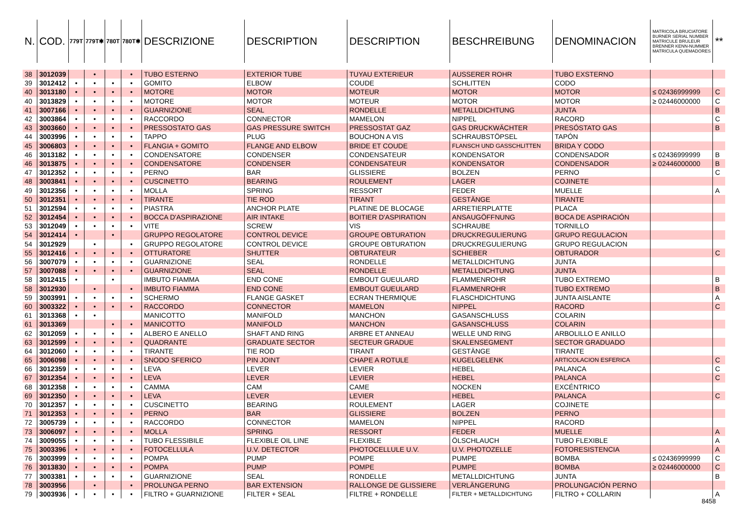| N. | COD. | 779T | 779T✱ | 780T | 780T✱ | DESCRIZIONE | DESCRIPTION | DESCRIPTION | BESCHREIBUNG | DENOMINACION | MATRICOLA BRUCIATORE BURNER SERIAL NUMBER MATRICULE BRULEUR BRENNER KENN-NUMMER MATRICULA QUEMADORES | ** |
| --- | --- | --- | --- | --- | --- | --- | --- | --- | --- | --- | --- | --- |
| 38 | 3012039 | | • | | • | TUBO ESTERNO | EXTERIOR TUBE | TUYAU EXTERIEUR | AUSSERER ROHR | TUBO EXSTERNO | | |
| 39 | 3012412 | • | • | • | • | GOMITO | ELBOW | COUDE | SCHLITTEN | CODO | | |
| 40 | 3013180 | • | • | • | • | MOTORE | MOTOR | MOTEUR | MOTOR | MOTOR | ≤ 02436999999 | C |
| 40 | 3013829 | • | • | • | • | MOTORE | MOTOR | MOTEUR | MOTOR | MOTOR | ≥ 02446000000 | C |
| 41 | 3007166 | • | • | • | • | GUARNIZIONE | SEAL | RONDELLE | METALLDICHTUNG | JUNTA | | B |
| 42 | 3003864 | • | • | • | • | RACCORDO | CONNECTOR | MAMELON | NIPPEL | RACORD | | C |
| 43 | 3003660 | • | • | • | • | PRESSOSTATO GAS | GAS PRESSURE SWITCH | PRESSOSTAT GAZ | GAS DRUCKWÄCHTER | PRESÓSTATO GAS | | B |
| 44 | 3003996 | • | • | • | • | TAPPO | PLUG | BOUCHON A VIS | SCHRAUBSTÖPSEL | TAPÓN | | |
| 45 | 3006803 | • | • | • | • | FLANGIA + GOMITO | FLANGE AND ELBOW | BRIDE ET COUDE | FLANSCH UND GASSCHLITTEN | BRIDA Y CODO | | |
| 46 | 3013182 | • | • | • | • | CONDENSATORE | CONDENSER | CONDENSATEUR | KONDENSATOR | CONDENSADOR | ≤ 02436999999 | B |
| 46 | 3013875 | • | • | • | • | CONDENSATORE | CONDENSER | CONDENSATEUR | KONDENSATOR | CONDENSADOR | ≥ 02446000000 | B |
| 47 | 3012352 | • | • | • | • | PERNO | BAR | GLISSIERE | BOLZEN | PERNO | | C |
| 48 | 3003841 | • | • | • | • | CUSCINETTO | BEARING | ROULEMENT | LAGER | COJINETE | | |
| 49 | 3012356 | • | • | • | • | MOLLA | SPRING | RESSORT | FEDER | MUELLE | | A |
| 50 | 3012351 | • | • | • | • | TIRANTE | TIE ROD | TIRANT | GESTÄNGE | TIRANTE | | |
| 51 | 3012594 | • | • | • | • | PIASTRA | ANCHOR PLATE | PLATINE DE BLOCAGE | ARRETIERPLATTE | PLACA | | |
| 52 | 3012454 | • | • | • | • | BOCCA D'ASPIRAZIONE | AIR INTAKE | BOITIER D'ASPIRATION | ANSAUGÖFFNUNG | BOCA DE ASPIRACIÓN | | |
| 53 | 3012049 | • | • | • | • | VITE | SCREW | VIS | SCHRAUBE | TORNILLO | | |
| 54 | 3012414 | • | | • | | GRUPPO REGOLATORE | CONTROL DEVICE | GROUPE OBTURATION | DRUCKREGULIERUNG | GRUPO REGULACION | | |
| 54 | 3012929 | | • | | • | GRUPPO REGOLATORE | CONTROL DEVICE | GROUPE OBTURATION | DRUCKREGULIERUNG | GRUPO REGULACION | | |
| 55 | 3012416 | • | • | • | • | OTTURATORE | SHUTTER | OBTURATEUR | SCHIEBER | OBTURADOR | | C |
| 56 | 3007079 | • | • | • | • | GUARNIZIONE | SEAL | RONDELLE | METALLDICHTUNG | JUNTA | | |
| 57 | 3007088 | • | • | • | • | GUARNIZIONE | SEAL | RONDELLE | METALLDICHTUNG | JUNTA | | |
| 58 | 3012415 | • | | • | | IMBUTO FIAMMA | END CONE | EMBOUT GUEULARD | FLAMMENROHR | TUBO EXTREMO | | B |
| 58 | 3012930 | | • | | • | IMBUTO FIAMMA | END CONE | EMBOUT GUEULARD | FLAMMENROHR | TUBO EXTREMO | | B |
| 59 | 3003991 | • | • | • | • | SCHERMO | FLANGE GASKET | ECRAN THERMIQUE | FLASCHDICHTUNG | JUNTA AISLANTE | | A |
| 60 | 3003322 | • | • | • | • | RACCORDO | CONNECTOR | MAMELON | NIPPEL | RACORD | | C |
| 61 | 3013368 | • | • | | | MANICOTTO | MANIFOLD | MANCHON | GASANSCHLUSS | COLARIN | | |
| 61 | 3013369 | | | • | • | MANICOTTO | MANIFOLD | MANCHON | GASANSCHLUSS | COLARIN | | |
| 62 | 3012059 | • | • | • | • | ALBERO E ANELLO | SHAFT AND RING | ARBRE ET ANNEAU | WELLE UND RING | ARBOLILLO E ANILLO | | |
| 63 | 3012599 | • | • | • | • | QUADRANTE | GRADUATE SECTOR | SECTEUR GRADUE | SKALENSEGMENT | SECTOR GRADUADO | | |
| 64 | 3012060 | • | • | • | • | TIRANTE | TIE ROD | TIRANT | GESTÄNGE | TIRANTE | | |
| 65 | 3006098 | • | • | • | • | SNODO SFERICO | PIN JOINT | CHAPE A ROTULE | KUGELGELENK | ARTICOLACION ESFERICA | | C |
| 66 | 3012359 | • | • | • | • | LEVA | LEVER | LEVIER | HEBEL | PALANCA | | C |
| 67 | 3012354 | • | • | • | • | LEVA | LEVER | LEVIER | HEBEL | PALANCA | | C |
| 68 | 3012358 | • | • | • | • | CAMMA | CAM | CAME | NOCKEN | EXCÉNTRICO | | |
| 69 | 3012350 | • | • | • | • | LEVA | LEVER | LEVIER | HEBEL | PALANCA | | C |
| 70 | 3012357 | • | • | • | • | CUSCINETTO | BEARING | ROULEMENT | LAGER | COJINETE | | |
| 71 | 3012353 | • | • | • | • | PERNO | BAR | GLISSIERE | BOLZEN | PERNO | | |
| 72 | 3005739 | • | • | • | • | RACCORDO | CONNECTOR | MAMELON | NIPPEL | RACORD | | |
| 73 | 3006097 | • | • | • | • | MOLLA | SPRING | RESSORT | FEDER | MUELLE | | A |
| 74 | 3009055 | • | • | • | • | TUBO FLESSIBILE | FLEXIBLE OIL LINE | FLEXIBLE | ÖLSCHLAUCH | TUBO FLEXIBLE | | A |
| 75 | 3003396 | • | • | • | • | FOTOCELLULA | U.V. DETECTOR | PHOTOCELLULE U.V. | U.V. PHOTOZELLE | FOTORESISTENCIA | | A |
| 76 | 3003999 | • | • | • | • | POMPA | PUMP | POMPE | PUMPE | BOMBA | ≤ 02436999999 | C |
| 76 | 3013830 | • | • | • | • | POMPA | PUMP | POMPE | PUMPE | BOMBA | ≥ 02446000000 | C |
| 77 | 3003381 | • | • | • | • | GUARNIZIONE | SEAL | RONDELLE | METALLDICHTUNG | JUNTA | | B |
| 78 | 3003956 | | • | | • | PROLUNGA PERNO | BAR EXTENSION | RALLONGE DE GLISSIERE | VERLÄNGERUNG | PROLUNGACIÓN PERNO | | |
| 79 | 3003936 | • | • | • | • | FILTRO + GUARNIZIONE | FILTER + SEAL | FILTRE + RONDELLE | FILTER + METALLDICHTUNG | FILTRO + COLLARIN | | A |
8458